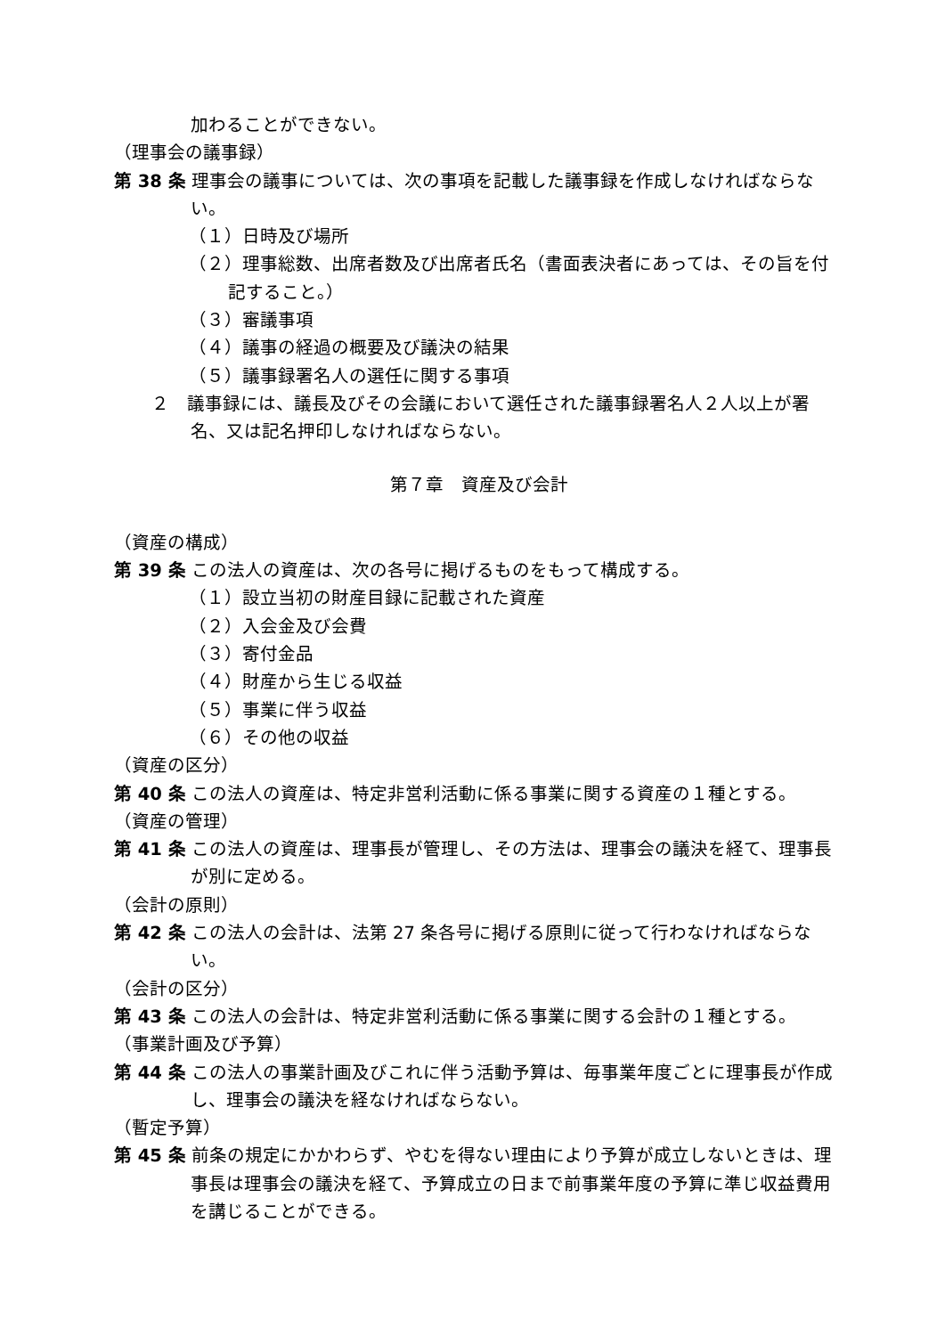加わることができない。
（理事会の議事録）
第 38 条 理事会の議事については、次の事項を記載した議事録を作成しなければならない。
（１）日時及び場所
（２）理事総数、出席者数及び出席者氏名（書面表決者にあっては、その旨を付記すること。）
（３）審議事項
（４）議事の経過の概要及び議決の結果
（５）議事録署名人の選任に関する事項
２　議事録には、議長及びその会議において選任された議事録署名人２人以上が署名、又は記名押印しなければならない。
第７章　資産及び会計
（資産の構成）
第 39 条 この法人の資産は、次の各号に掲げるものをもって構成する。
（１）設立当初の財産目録に記載された資産
（２）入会金及び会費
（３）寄付金品
（４）財産から生じる収益
（５）事業に伴う収益
（６）その他の収益
（資産の区分）
第 40 条 この法人の資産は、特定非営利活動に係る事業に関する資産の１種とする。
（資産の管理）
第 41 条 この法人の資産は、理事長が管理し、その方法は、理事会の議決を経て、理事長が別に定める。
（会計の原則）
第 42 条 この法人の会計は、法第 27 条各号に掲げる原則に従って行わなければならない。
（会計の区分）
第 43 条 この法人の会計は、特定非営利活動に係る事業に関する会計の１種とする。
（事業計画及び予算）
第 44 条 この法人の事業計画及びこれに伴う活動予算は、毎事業年度ごとに理事長が作成し、理事会の議決を経なければならない。
（暫定予算）
第 45 条 前条の規定にかかわらず、やむを得ない理由により予算が成立しないときは、理事長は理事会の議決を経て、予算成立の日まで前事業年度の予算に準じ収益費用を講じることができる。